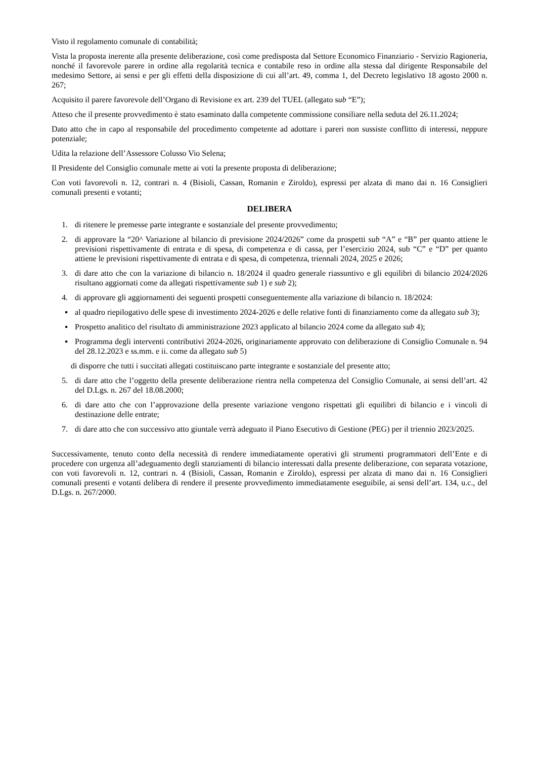Visto il regolamento comunale di contabilità;
Vista la proposta inerente alla presente deliberazione, così come predisposta dal Settore Economico Finanziario - Servizio Ragioneria, nonché il favorevole parere in ordine alla regolarità tecnica e contabile reso in ordine alla stessa dal dirigente Responsabile del medesimo Settore, ai sensi e per gli effetti della disposizione di cui all’art. 49, comma 1, del Decreto legislativo 18 agosto 2000 n. 267;
Acquisito il parere favorevole dell’Organo di Revisione ex art. 239 del TUEL (allegato sub “E”);
Atteso che il presente provvedimento è stato esaminato dalla competente commissione consiliare nella seduta del 26.11.2024;
Dato atto che in capo al responsabile del procedimento competente ad adottare i pareri non sussiste conflitto di interessi, neppure potenziale;
Udita la relazione dell’Assessore Colusso Vio Selena;
Il Presidente del Consiglio comunale mette ai voti la presente proposta di deliberazione;
Con voti favorevoli n. 12, contrari n. 4 (Bisioli, Cassan, Romanin e Ziroldo), espressi per alzata di mano dai n. 16 Consiglieri comunali presenti e votanti;
DELIBERA
1. di ritenere le premesse parte integrante e sostanziale del presente provvedimento;
2. di approvare la “20^ Variazione al bilancio di previsione 2024/2026” come da prospetti sub “A” e “B” per quanto attiene le previsioni rispettivamente di entrata e di spesa, di competenza e di cassa, per l’esercizio 2024, sub “C” e “D” per quanto attiene le previsioni rispettivamente di entrata e di spesa, di competenza, triennali 2024, 2025 e 2026;
3. di dare atto che con la variazione di bilancio n. 18/2024 il quadro generale riassuntivo e gli equilibri di bilancio 2024/2026 risultano aggiornati come da allegati rispettivamente sub 1) e sub 2);
4. di approvare gli aggiornamenti dei seguenti prospetti conseguentemente alla variazione di bilancio n. 18/2024:
▪ al quadro riepilogativo delle spese di investimento 2024-2026 e delle relative fonti di finanziamento come da allegato sub 3);
▪ Prospetto analitico del risultato di amministrazione 2023 applicato al bilancio 2024 come da allegato sub 4);
▪ Programma degli interventi contributivi 2024-2026, originariamente approvato con deliberazione di Consiglio Comunale n. 94 del 28.12.2023 e ss.mm. e ii. come da allegato sub 5)
di disporre che tutti i succitati allegati costituiscano parte integrante e sostanziale del presente atto;
5. di dare atto che l’oggetto della presente deliberazione rientra nella competenza del Consiglio Comunale, ai sensi dell’art. 42 del D.Lgs. n. 267 del 18.08.2000;
6. di dare atto che con l’approvazione della presente variazione vengono rispettati gli equilibri di bilancio e i vincoli di destinazione delle entrate;
7. di dare atto che con successivo atto giuntale verrà adeguato il Piano Esecutivo di Gestione (PEG) per il triennio 2023/2025.
Successivamente, tenuto conto della necessità di rendere immediatamente operativi gli strumenti programmatori dell’Ente e di procedere con urgenza all’adeguamento degli stanziamenti di bilancio interessati dalla presente deliberazione, con separata votazione, con voti favorevoli n. 12, contrari n. 4 (Bisioli, Cassan, Romanin e Ziroldo), espressi per alzata di mano dai n. 16 Consiglieri comunali presenti e votanti delibera di rendere il presente provvedimento immediatamente eseguibile, ai sensi dell’art. 134, u.c., del D.Lgs. n. 267/2000.